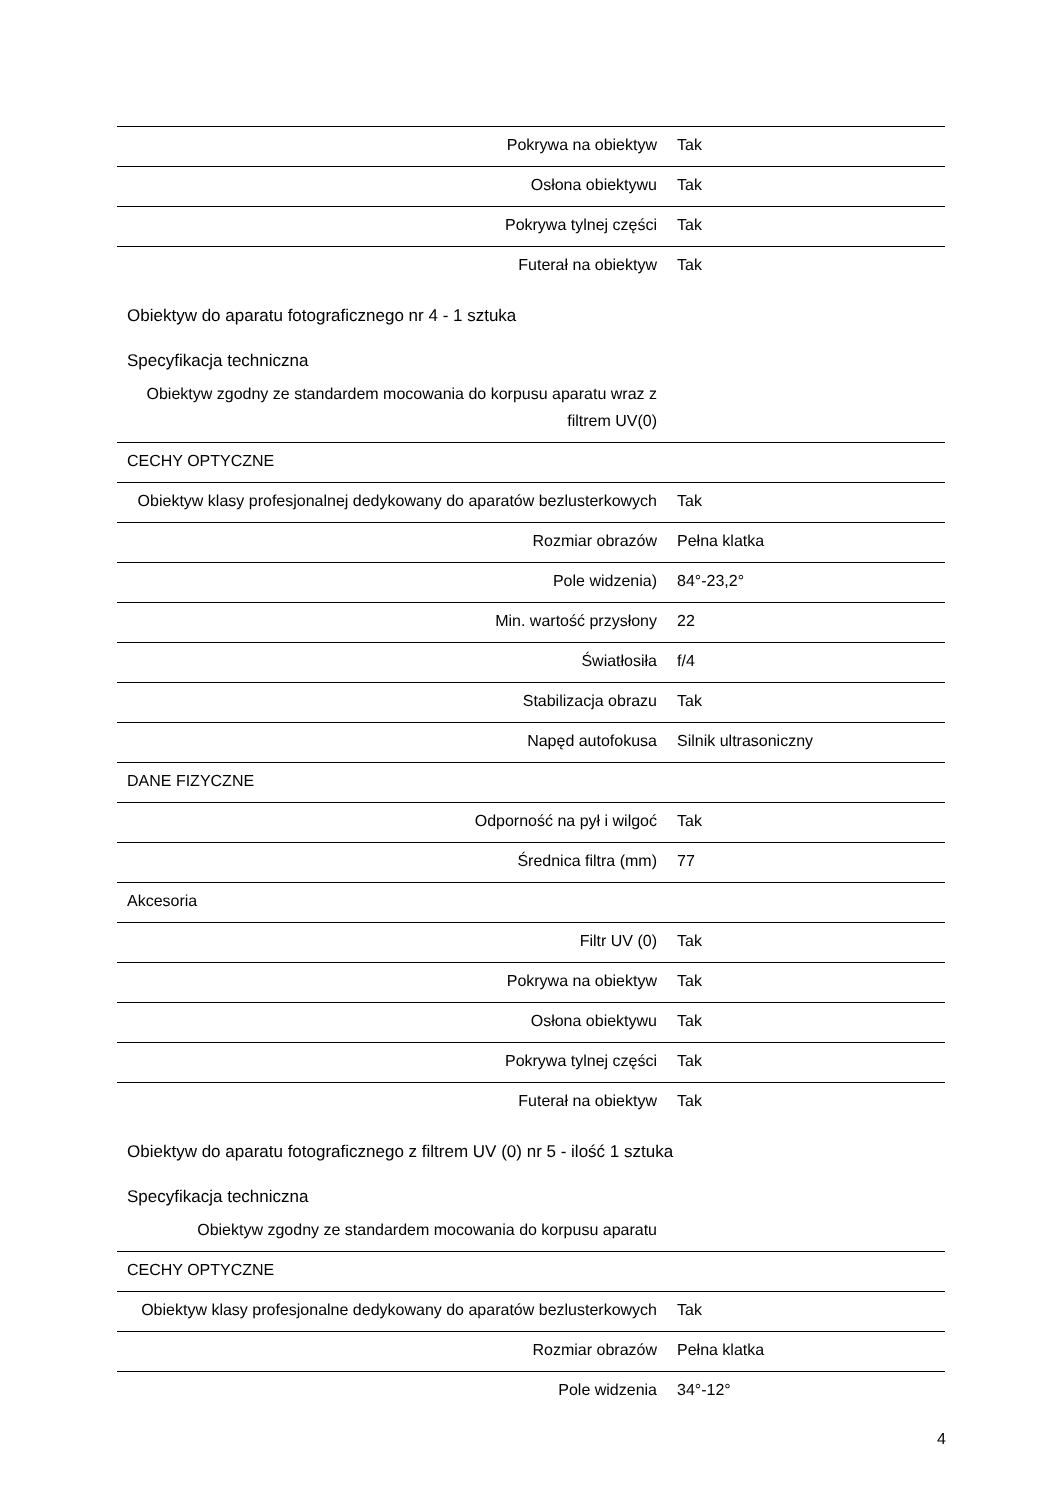| Pokrywa na obiektyw | Tak |
| Osłona obiektywu | Tak |
| Pokrywa tylnej części | Tak |
| Futerał na obiektyw | Tak |
Obiektyw do aparatu fotograficznego nr 4 - 1 sztuka
Specyfikacja techniczna
| Obiektyw zgodny ze standardem mocowania do korpusu aparatu wraz z filtrem UV(0) | |
| CECHY OPTYCZNE | |
| Obiektyw klasy profesjonalnej dedykowany do aparatów bezlusterkowych | Tak |
| Rozmiar obrazów | Pełna klatka |
| Pole widzenia) | 84°-23,2° |
| Min. wartość przysłony | 22 |
| Światłosiła | f/4 |
| Stabilizacja obrazu | Tak |
| Napęd autofokusa | Silnik ultrasoniczny |
| DANE FIZYCZNE | |
| Odporność na pył i wilgoć | Tak |
| Średnica filtra (mm) | 77 |
| Akcesoria | |
| Filtr UV (0) | Tak |
| Pokrywa na obiektyw | Tak |
| Osłona obiektywu | Tak |
| Pokrywa tylnej części | Tak |
| Futerał na obiektyw | Tak |
Obiektyw do aparatu fotograficznego z filtrem UV (0) nr 5 - ilość 1 sztuka
Specyfikacja techniczna
| Obiektyw zgodny ze standardem mocowania do korpusu aparatu | |
| CECHY OPTYCZNE | |
| Obiektyw klasy profesjonalne dedykowany do aparatów bezlusterkowych | Tak |
| Rozmiar obrazów | Pełna klatka |
| Pole widzenia | 34°-12° |
4